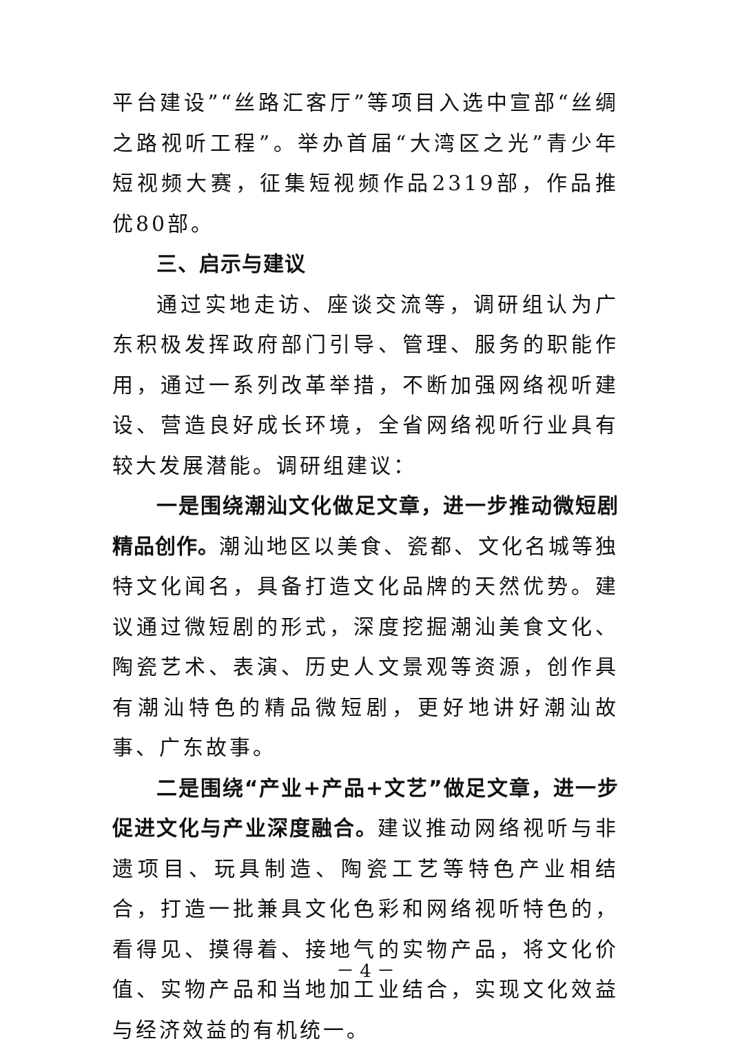平台建设”“丝路汇客厅”等项目入选中宣部“丝绸之路视听工程”。举办首届“大湾区之光”青少年短视频大赛，征集短视频作品2319部，作品推优80部。
三、启示与建议
通过实地走访、座谈交流等，调研组认为广东积极发挥政府部门引导、管理、服务的职能作用，通过一系列改革举措，不断加强网络视听建设、营造良好成长环境，全省网络视听行业具有较大发展潜能。调研组建议：
一是围绕潮汕文化做足文章，进一步推动微短剧精品创作。潮汕地区以美食、瓷都、文化名城等独特文化闻名，具备打造文化品牌的天然优势。建议通过微短剧的形式，深度挖掘潮汕美食文化、陶瓷艺术、表演、历史人文景观等资源，创作具有潮汕特色的精品微短剧，更好地讲好潮汕故事、广东故事。
二是围绕“产业+产品+文艺”做足文章，进一步促进文化与产业深度融合。建议推动网络视听与非遗项目、玩具制造、陶瓷工艺等特色产业相结合，打造一批兼具文化色彩和网络视听特色的，看得见、摸得着、接地气的实物产品，将文化价值、实物产品和当地加工业结合，实现文化效益与经济效益的有机统一。
－ 4 －